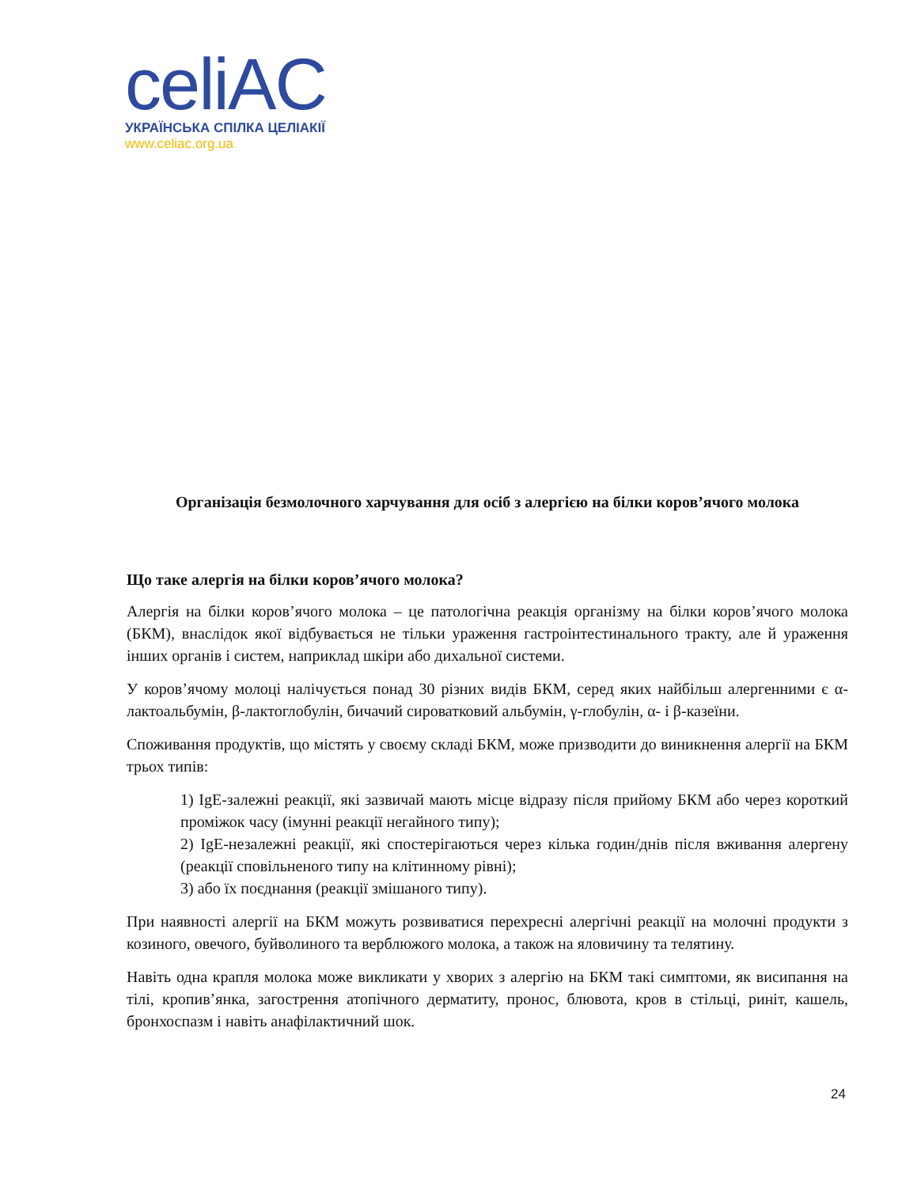celiAC
УКРАЇНСЬКА СПІЛКА ЦЕЛІАКІЇ
www.celiac.org.ua
Організація безмолочного харчування для осіб з алергією на білки коров’ячого молока
Що таке алергія на білки коров’ячого молока?
Алергія на білки коров’ячого молока – це патологічна реакція організму на білки коров’ячого молока (БКМ), внаслідок якої відбувається не тільки ураження гастроінтестинального тракту, але й ураження інших органів і систем, наприклад шкіри або дихальної системи.
У коров’ячому молоці налічується понад 30 різних видів БКМ, серед яких найбільш алергенними є α-лактоальбумін, β-лактоглобулін, бичачий сироватковий альбумін, γ-глобулін, α- і β-казеїни.
Споживання продуктів, що містять у своєму складі БКМ, може призводити до виникнення алергії на БКМ трьох типів:
1) IgE-залежні реакції, які зазвичай мають місце відразу після прийому БКМ або через короткий проміжок часу (імунні реакції негайного типу);
2) IgE-незалежні реакції, які спостерігаються через кілька годин/днів після вживання алергену (реакції сповільненого типу на клітинному рівні);
3) або їх поєднання (реакції змішаного типу).
При наявності алергії на БКМ можуть розвиватися перехресні алергічні реакції на молочні продукти з козиного, овечого, буйволиного та верблюжого молока, а також на яловичину та телятину.
Навіть одна крапля молока може викликати у хворих з алергію на БКМ такі симптоми, як висипання на тілі, кропив’янка, загострення атопічного дерматиту, пронос, блювота, кров в стільці, риніт, кашель, бронхоспазм і навіть анафілактичний шок.
24